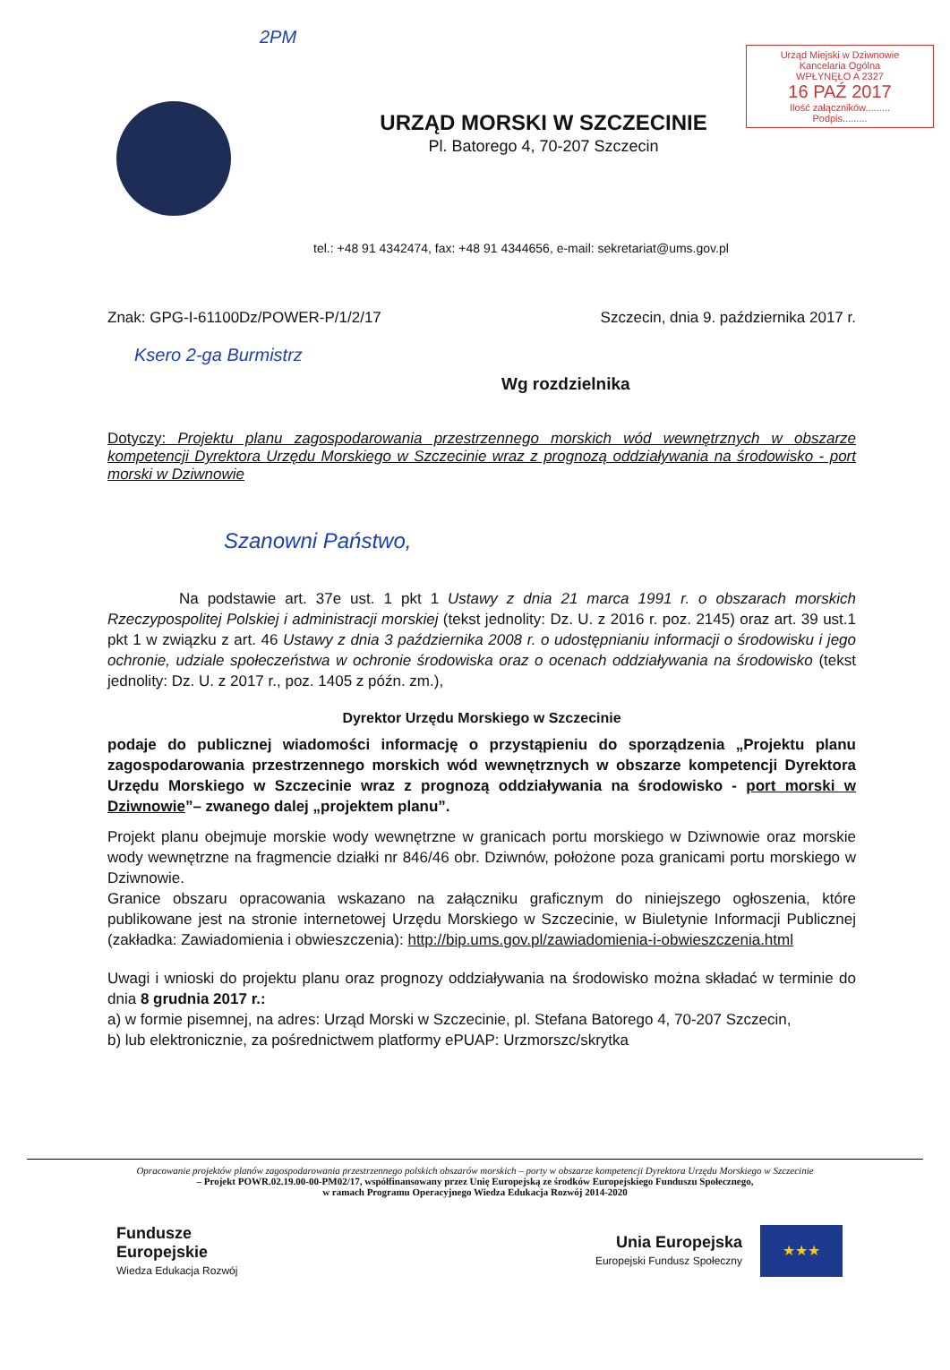Urząd Miejski w Dziwnowie
Kancelaria Ogólna
WPŁYNĘŁO A 2327
16 PAŹ 2017
Ilość załączników.........
Podpis.........
2PM
URZĄD MORSKI W SZCZECINIE
Pl. Batorego 4, 70-207 Szczecin
tel.: +48 91 4342474, fax: +48 91 4344656, e-mail: sekretariat@ums.gov.pl
Znak: GPG-I-61100Dz/POWER-P/1/2/17 Szczecin, dnia 9. października 2017 r.
Ksero 2-ga Burmistrz
Wg rozdzielnika
Dotyczy: Projektu planu zagospodarowania przestrzennego morskich wód wewnętrznych w obszarze kompetencji Dyrektora Urzędu Morskiego w Szczecinie wraz z prognozą oddziaływania na środowisko - port morski w Dziwnowie
Szanowni Państwo,
Na podstawie art. 37e ust. 1 pkt 1 Ustawy z dnia 21 marca 1991 r. o obszarach morskich Rzeczypospolitej Polskiej i administracji morskiej (tekst jednolity: Dz. U. z 2016 r. poz. 2145) oraz art. 39 ust.1 pkt 1 w związku z art. 46 Ustawy z dnia 3 października 2008 r. o udostępnianiu informacji o środowisku i jego ochronie, udziale społeczeństwa w ochronie środowiska oraz o ocenach oddziaływania na środowisko (tekst jednolity: Dz. U. z 2017 r., poz. 1405 z późn. zm.),
Dyrektor Urzędu Morskiego w Szczecinie
podaje do publicznej wiadomości informację o przystąpieniu do sporządzenia „Projektu planu zagospodarowania przestrzennego morskich wód wewnętrznych w obszarze kompetencji Dyrektora Urzędu Morskiego w Szczecinie wraz z prognozą oddziaływania na środowisko - port morski w Dziwnowie”– zwanego dalej „projektem planu”.
Projekt planu obejmuje morskie wody wewnętrzne w granicach portu morskiego w Dziwnowie oraz morskie wody wewnętrzne na fragmencie działki nr 846/46 obr. Dziwnów, położone poza granicami portu morskiego w Dziwnowie.
Granice obszaru opracowania wskazano na załączniku graficznym do niniejszego ogłoszenia, które publikowane jest na stronie internetowej Urzędu Morskiego w Szczecinie, w Biuletynie Informacji Publicznej (zakładka: Zawiadomienia i obwieszczenia): http://bip.ums.gov.pl/zawiadomienia-i-obwieszczenia.html
Uwagi i wnioski do projektu planu oraz prognozy oddziaływania na środowisko można składać w terminie do dnia 8 grudnia 2017 r.:
a) w formie pisemnej, na adres: Urząd Morski w Szczecinie, pl. Stefana Batorego 4, 70-207 Szczecin,
b) lub elektronicznie, za pośrednictwem platformy ePUAP: Urzmorszc/skrytka
Opracowanie projektów planów zagospodarowania przestrzennego polskich obszarów morskich – porty w obszarze kompetencji Dyrektora Urzędu Morskiego w Szczecinie
– Projekt POWR.02.19.00-00-PM02/17, współfinansowany przez Unię Europejską ze środków Europejskiego Funduszu Społecznego,
w ramach Programu Operacyjnego Wiedza Edukacja Rozwój 2014-2020
Fundusze
Europejskie
Wiedza Edukacja Rozwój
Unia Europejska
Europejski Fundusz Społeczny
★★★